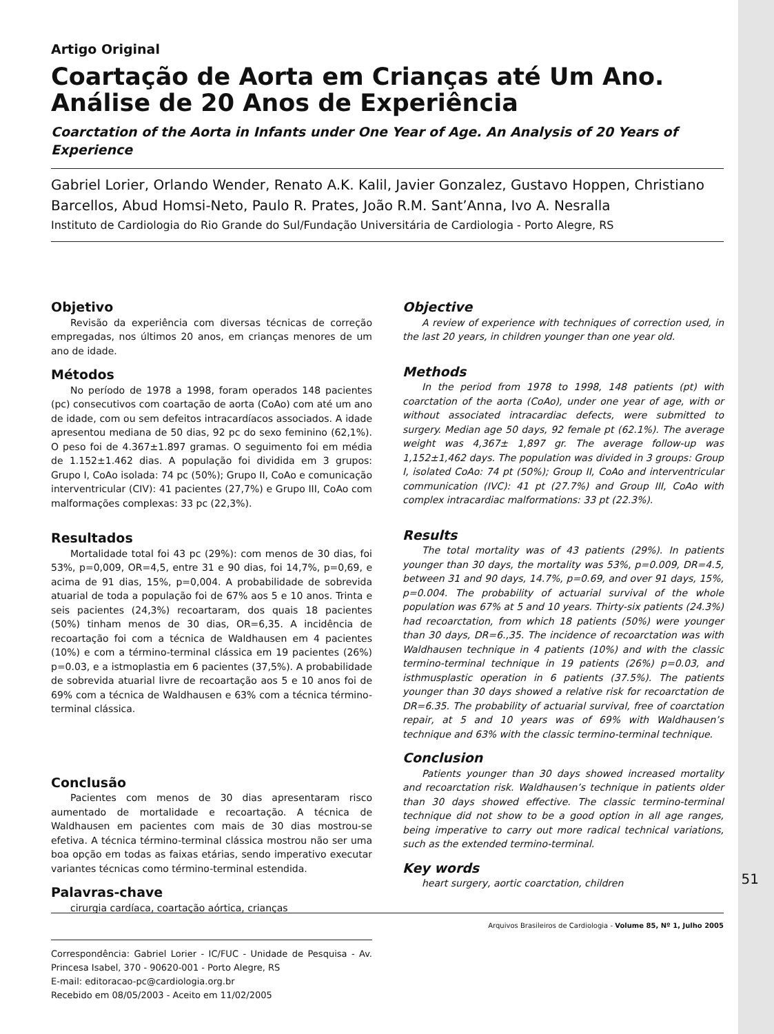Artigo Original
Coartação de Aorta em Crianças até Um Ano. Análise de 20 Anos de Experiência
Coarctation of the Aorta in Infants under One Year of Age. An Analysis of 20 Years of Experience
Gabriel Lorier, Orlando Wender, Renato A.K. Kalil, Javier Gonzalez, Gustavo Hoppen, Christiano Barcellos, Abud Homsi-Neto, Paulo R. Prates, João R.M. Sant’Anna, Ivo A. Nesralla
Instituto de Cardiologia do Rio Grande do Sul/Fundação Universitária de Cardiologia - Porto Alegre, RS
Objetivo
Revisão da experiência com diversas técnicas de correção empregadas, nos últimos 20 anos, em crianças menores de um ano de idade.
Métodos
No período de 1978 a 1998, foram operados 148 pacientes (pc) consecutivos com coartação de aorta (CoAo) com até um ano de idade, com ou sem defeitos intracardíacos associados. A idade apresentou mediana de 50 dias, 92 pc do sexo feminino (62,1%). O peso foi de 4.367±1.897 gramas. O seguimento foi em média de 1.152±1.462 dias. A população foi dividida em 3 grupos: Grupo I, CoAo isolada: 74 pc (50%); Grupo II, CoAo e comunicação interventricular (CIV): 41 pacientes (27,7%) e Grupo III, CoAo com malformações complexas: 33 pc (22,3%).
Resultados
Mortalidade total foi 43 pc (29%): com menos de 30 dias, foi 53%, p=0,009, OR=4,5, entre 31 e 90 dias, foi 14,7%, p=0,69, e acima de 91 dias, 15%, p=0,004. A probabilidade de sobrevida atuarial de toda a população foi de 67% aos 5 e 10 anos. Trinta e seis pacientes (24,3%) recoartaram, dos quais 18 pacientes (50%) tinham menos de 30 dias, OR=6,35. A incidência de recoartação foi com a técnica de Waldhausen em 4 pacientes (10%) e com a término-terminal clássica em 19 pacientes (26%) p=0.03, e a istmoplastia em 6 pacientes (37,5%). A probabilidade de sobrevida atuarial livre de recoartação aos 5 e 10 anos foi de 69% com a técnica de Waldhausen e 63% com a técnica término-terminal clássica.
Conclusão
Pacientes com menos de 30 dias apresentaram risco aumentado de mortalidade e recoartação. A técnica de Waldhausen em pacientes com mais de 30 dias mostrou-se efetiva. A técnica término-terminal clássica mostrou não ser uma boa opção em todas as faixas etárias, sendo imperativo executar variantes técnicas como término-terminal estendida.
Palavras-chave
cirurgia cardíaca, coartação aórtica, crianças
Correspondência: Gabriel Lorier - IC/FUC - Unidade de Pesquisa - Av. Princesa Isabel, 370 - 90620-001 - Porto Alegre, RS
E-mail: editoracao-pc@cardiologia.org.br
Recebido em 08/05/2003 - Aceito em 11/02/2005
Objective
A review of experience with techniques of correction used, in the last 20 years, in children younger than one year old.
Methods
In the period from 1978 to 1998, 148 patients (pt) with coarctation of the aorta (CoAo), under one year of age, with or without associated intracardiac defects, were submitted to surgery. Median age 50 days, 92 female pt (62.1%). The average weight was 4,367± 1,897 gr. The average follow-up was 1,152±1,462 days. The population was divided in 3 groups: Group I, isolated CoAo: 74 pt (50%); Group II, CoAo and interventricular communication (IVC): 41 pt (27.7%) and Group III, CoAo with complex intracardiac malformations: 33 pt (22.3%).
Results
The total mortality was of 43 patients (29%). In patients younger than 30 days, the mortality was 53%, p=0.009, DR=4.5, between 31 and 90 days, 14.7%, p=0.69, and over 91 days, 15%, p=0.004. The probability of actuarial survival of the whole population was 67% at 5 and 10 years. Thirty-six patients (24.3%) had recoarctation, from which 18 patients (50%) were younger than 30 days, DR=6.,35. The incidence of recoarctation was with Waldhausen technique in 4 patients (10%) and with the classic termino-terminal technique in 19 patients (26%) p=0.03, and isthmusplastic operation in 6 patients (37.5%). The patients younger than 30 days showed a relative risk for recoarctation de DR=6.35. The probability of actuarial survival, free of coarctation repair, at 5 and 10 years was of 69% with Waldhausen’s technique and 63% with the classic termino-terminal technique.
Conclusion
Patients younger than 30 days showed increased mortality and recoarctation risk. Waldhausen’s technique in patients older than 30 days showed effective. The classic termino-terminal technique did not show to be a good option in all age ranges, being imperative to carry out more radical technical variations, such as the extended termino-terminal.
Key words
heart surgery, aortic coarctation, children
51
Arquivos Brasileiros de Cardiologia - Volume 85, Nº 1, Julho 2005